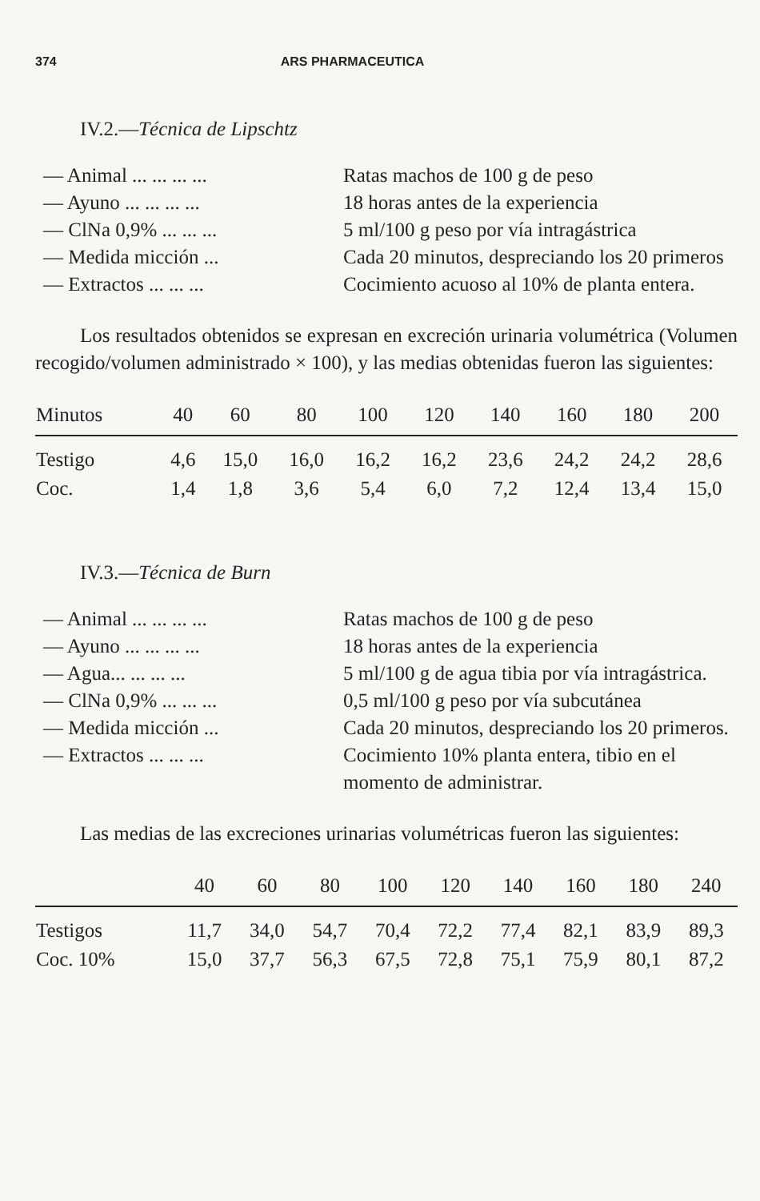374 ARS PHARMACEUTICA
IV.2.—Técnica de Lipschtz
| — Animal ... ... ... ... | Ratas machos de 100 g de peso |
| — Ayuno ... ... ... ... | 18 horas antes de la experiencia |
| — ClNa 0,9% ... ... ... | 5 ml/100 g peso por vía intragástrica |
| — Medida micción ... | Cada 20 minutos, despreciando los 20 primeros |
| — Extractos ... ... ... | Cocimiento acuoso al 10% de planta entera. |
Los resultados obtenidos se expresan en excreción urinaria volumétrica (Volumen recogido/volumen administrado × 100), y las medias obtenidas fueron las siguientes:
| Minutos | 40 | 60 | 80 | 100 | 120 | 140 | 160 | 180 | 200 |
| --- | --- | --- | --- | --- | --- | --- | --- | --- | --- |
| Testigo | 4,6 | 15,0 | 16,0 | 16,2 | 16,2 | 23,6 | 24,2 | 24,2 | 28,6 |
| Coc. | 1,4 | 1,8 | 3,6 | 5,4 | 6,0 | 7,2 | 12,4 | 13,4 | 15,0 |
IV.3.—Técnica de Burn
| — Animal ... ... ... ... | Ratas machos de 100 g de peso |
| — Ayuno ... ... ... ... | 18 horas antes de la experiencia |
| — Agua... ... ... ... | 5 ml/100 g de agua tibia por vía intragástrica. |
| — ClNa 0,9% ... ... ... | 0,5 ml/100 g peso por vía subcutánea |
| — Medida micción ... | Cada 20 minutos, despreciando los 20 primeros. |
| — Extractos ... ... ... | Cocimiento 10% planta entera, tibio en el momento de administrar. |
Las medias de las excreciones urinarias volumétricas fueron las siguientes:
| | 40 | 60 | 80 | 100 | 120 | 140 | 160 | 180 | 240 |
| --- | --- | --- | --- | --- | --- | --- | --- | --- | --- |
| Testigos | 11,7 | 34,0 | 54,7 | 70,4 | 72,2 | 77,4 | 82,1 | 83,9 | 89,3 |
| Coc. 10% | 15,0 | 37,7 | 56,3 | 67,5 | 72,8 | 75,1 | 75,9 | 80,1 | 87,2 |